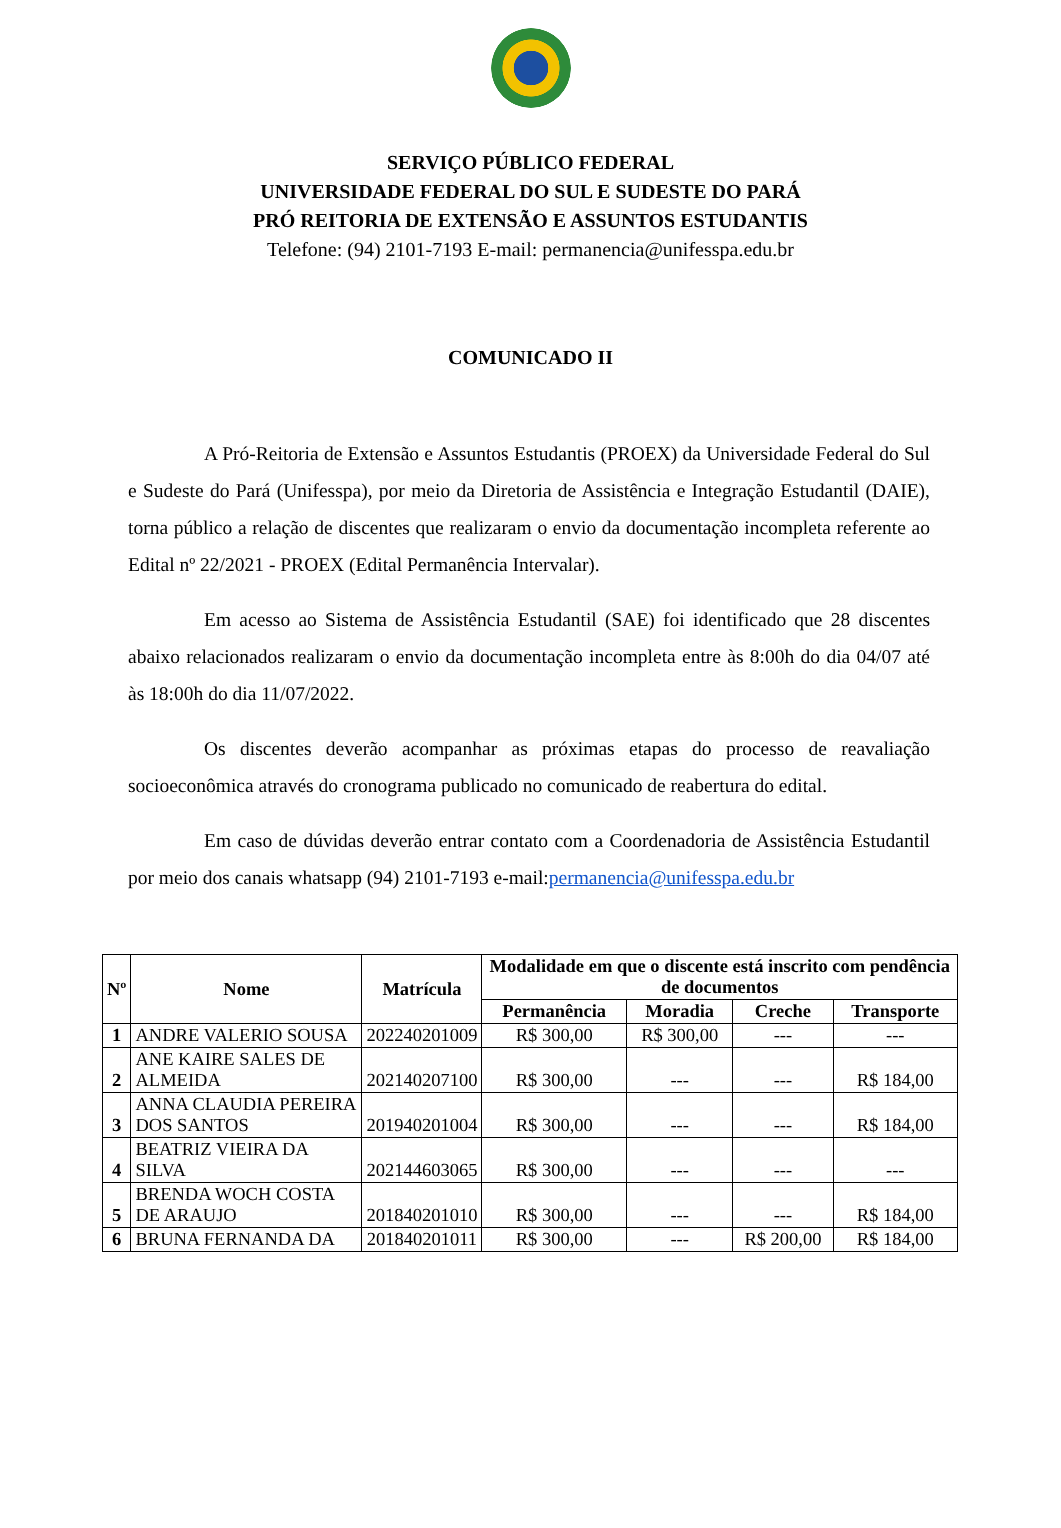SERVIÇO PÚBLICO FEDERAL
UNIVERSIDADE FEDERAL DO SUL E SUDESTE DO PARÁ
PRÓ REITORIA DE EXTENSÃO E ASSUNTOS ESTUDANTIS
Telefone: (94) 2101-7193 E-mail: permanencia@unifesspa.edu.br
COMUNICADO II
A Pró-Reitoria de Extensão e Assuntos Estudantis (PROEX) da Universidade Federal do Sul e Sudeste do Pará (Unifesspa), por meio da Diretoria de Assistência e Integração Estudantil (DAIE), torna público a relação de discentes que realizaram o envio da documentação incompleta referente ao Edital nº 22/2021 - PROEX (Edital Permanência Intervalar).
Em acesso ao Sistema de Assistência Estudantil (SAE) foi identificado que 28 discentes abaixo relacionados realizaram o envio da documentação incompleta entre às 8:00h do dia 04/07 até às 18:00h do dia 11/07/2022.
Os discentes deverão acompanhar as próximas etapas do processo de reavaliação socioeconômica através do cronograma publicado no comunicado de reabertura do edital.
Em caso de dúvidas deverão entrar contato com a Coordenadoria de Assistência Estudantil por meio dos canais whatsapp (94) 2101-7193 e-mail:permanencia@unifesspa.edu.br
| Nº | Nome | Matrícula | Modalidade em que o discente está inscrito com pendência de documentos | | | |
| --- | --- | --- | --- | --- | --- | --- |
| | | | Permanência | Moradia | Creche | Transporte |
| 1 | ANDRE VALERIO SOUSA | 202240201009 | R$ 300,00 | R$ 300,00 | --- | --- |
| 2 | ANE KAIRE SALES DE ALMEIDA | 202140207100 | R$ 300,00 | --- | --- | R$ 184,00 |
| 3 | ANNA CLAUDIA PEREIRA DOS SANTOS | 201940201004 | R$ 300,00 | --- | --- | R$ 184,00 |
| 4 | BEATRIZ VIEIRA DA SILVA | 202144603065 | R$ 300,00 | --- | --- | --- |
| 5 | BRENDA WOCH COSTA DE ARAUJO | 201840201010 | R$ 300,00 | --- | --- | R$ 184,00 |
| 6 | BRUNA FERNANDA DA | 201840201011 | R$ 300,00 | --- | R$ 200,00 | R$ 184,00 |